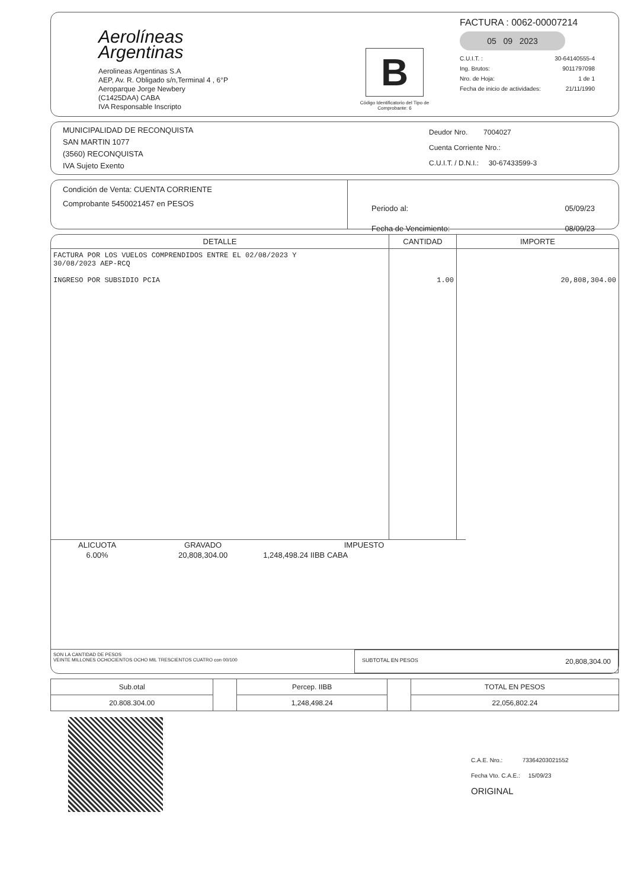Aerolíneas
Argentinas
Aerolineas Argentinas S.A
AEP, Av. R. Obligado s/n,Terminal 4 , 6°P
Aeroparque Jorge Newbery
(C1425DAA) CABA
IVA Responsable Inscripto
B
Código Identificatorio del Tipo de Comprobante: 6
FACTURA : 0062-00007214
05 09 2023
C.U.I.T. : 30-64140555-4
Ing. Brutos: 9011797098
Nro. de Hoja: 1 de 1
Fecha de inicio de actividades: 21/11/1990
MUNICIPALIDAD DE RECONQUISTA
SAN MARTIN 1077
(3560) RECONQUISTA
IVA Sujeto Exento
Deudor Nro. 7004027
Cuenta Corriente Nro.:
C.U.I.T. / D.N.I.: 30-67433599-3
Condición de Venta: CUENTA CORRIENTE
Comprobante 5450021457 en PESOS
Periodo al: 05/09/23
Fecha de Vencimiento: 08/09/23
| DETALLE | CANTIDAD | IMPORTE |
| --- | --- | --- |
| FACTURA POR LOS VUELOS COMPRENDIDOS ENTRE EL 02/08/2023 Y 30/08/2023 AEP-RCQ INGRESO POR SUBSIDIO PCIA | 1.00 | 20,808,304.00 |
| ALICUOTA | GRAVADO | IMPUESTO |
| --- | --- | --- |
| 6.00% | 20,808,304.00 | 1,248,498.24 IIBB CABA |
SON LA CANTIDAD DE PESOS
VEINTE MILLONES OCHOCIENTOS OCHO MIL TRESCIENTOS CUATRO con 00/100
SUBTOTAL EN PESOS 20,808,304.00
| Sub.otal | | Percep. IIBB | | TOTAL EN PESOS |
| 20.808.304.00 | | 1,248,498.24 | | 22,056,802.24 |
C.A.E. Nro.: 73364203021552
Fecha Vto. C.A.E.: 15/09/23
ORIGINAL